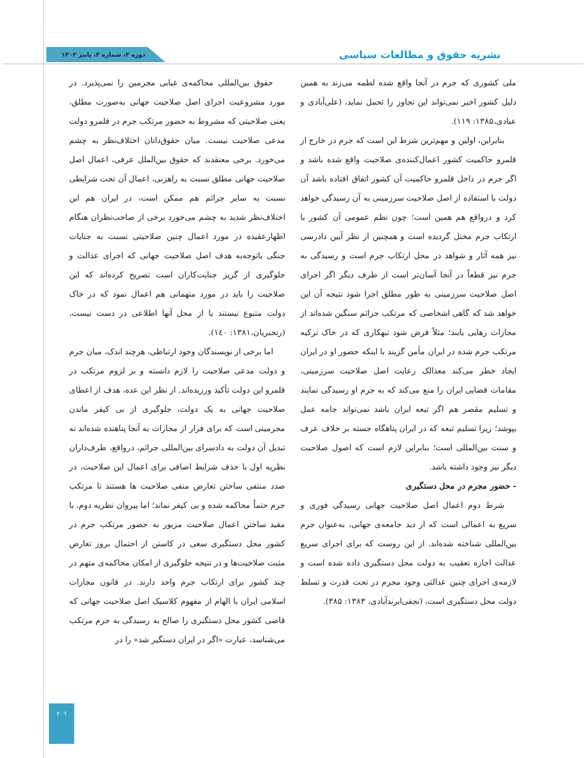نشریه حقوق و مطالعات سیاسی
دوره ۳، شماره ۳، پاییز ۱۴۰۲
ملی کشوری که جرم در آنجا واقع شده لطمه می‌زند به همین دلیل کشور اخیر نمی‌تواند این تجاوز را تحمل نماید، (علی‌آبادی و عبادی،۱۳۸۵: ۱۱۹).
بنابراین، اولین و مهم‌ترین شرط این است که جرم در خارج از قلمرو حاکمیت کشور اعمال‌کننده‌ی صلاحیت واقع شده باشد و اگر جرم در داخل قلمرو حاکمیت آن کشور اتفاق افتاده باشد آن دولت با استفاده از اصل صلاحیت سرزمینی به آن رسیدگی خواهد کرد و درواقع هم همین است؛ چون نظم عمومی آن کشور با ارتکاب جرم مختل گردیده است و همچنین از نظر آیین دادرسی نیز همه آثار و شواهد در محل ارتکاب جرم است و رسیدگی به جرم نیز قطعاً در آنجا آسان‌تر است از طرف دیگر اگر اجرای اصل صلاحیت سرزمینی به طور مطلق اجرا شود نتیجه آن این خواهد شد که گاهی اشخاصی که مرتکب جرائم سنگین شده‌اند از مجازات رهایی یابند؛ مثلاً فرض شود تبهکاری که در خاک ترکیه مرتکب جرم شده در ایران مأمن گزیند با اینکه حضور او در ایران ایجاد خطر می‌کند معذالک رعایت اصل صلاحیت سرزمینی، مقامات قضایی ایران را منع می‌کند که به جرم او رسیدگی نمایند و تسلیم مقصر هم اگر تبعه ایران باشد نمی‌تواند جامه عمل بپوشد؛ زیرا تسلیم تبعه که در ایران پناهگاه جسته بر خلاف عرف و سنت بین‌المللی است؛ بنابراین لازم است که اصول صلاحیت دیگر نیز وجود داشته باشد.
- حضور مجرم در محل دستگیری
شرط دوم اعمال اصل صلاحیت جهانی رسیدگی فوری و سریع به اعمالی است که از دید جامعه‌ی جهانی، به‌عنوان جرم بین‌المللی شناخته شده‌اند. از این روست که برای اجرای سریع عدالت اجازه تعقیب به دولت محل دستگیری داده شده است و لازمه‌ی اجرای چنین عدالتی وجود مجرم در تحت قدرت و تسلط دولت محل دستگیری است، (نجفی‌ابرندآبادی، ۱۳۸۳: ۳۸۵).
حقوق بین‌المللی محاکمه‌ی غیابی مجرمین را نمی‌پذیرد. در مورد مشروعیت اجرای اصل صلاحیت جهانی به‌صورت مطلق، یعنی صلاحیتی که مشروط به حضور مرتکب جرم در قلمرو دولت مدعی صلاحیت نیست. میان حقوق‌دانان اختلاف‌نظر به چشم می‌خورد. برخی معتقدند که حقوق بین‌الملل عرفی، اعمال اصل صلاحیت جهانی مطلق نسبت به راهزنی، اعمال آن تحت شرایطی نسبت به سایر جرائم هم ممکن است، در ایران هم این اختلاف‌نظر شدید به چشم می‌خورد برخی از صاحب‌نظران هنگام اظهارعقیده در مورد اعمال چنین صلاحیتی نسبت به جنایات جنگی باتوجه‌به هدف اصل صلاحیت جهانی که اجرای عدالت و جلوگیری از گریز جنایت‌کاران است تصریح کرده‌اند که این صلاحیت را باید در مورد متهمانی هم اعمال نمود که در خاک دولت متبوع نیستند یا از محل آنها اطلاعی در دست نیست، (رنجبریان،۱۳۸۱: ۱٤۰).
اما برخی از نویسندگان وجود ارتباطی، هرچند اندک، میان جرم و دولت مدعی صلاحیت را لازم دانسته و بر لزوم مرتکب در قلمرو این دولت تأکید ورزیده‌اند. از نظر این عده، هدف از اعطای صلاحیت جهانی به یک دولت، جلوگیری از بی کیفر ماندن مجرمینی است که برای فرار از مجازات به آنجا پناهنده شده‌اند نه تبدیل آن دولت به دادسرای بین‌المللی جرائم، درواقع، طرف‌داران نظریه اول با حذف شرایط اضافی برای اعمال این صلاحیت، در صدد منتفی ساختن تعارض منفی صلاحیت ها هستند تا مرتکب جرم حتماً محاکمه شده و بی کیفر نماند؛ اما پیروان نظریه دوم، با مقید ساختن اعمال صلاحیت مزبور به حضور مرتکب جرم در کشور محل دستگیری سعی در کاستن از احتمال بروز تعارض مثبت صلاحیت‌ها و در نتیجه جلوگیری از امکان محاکمه‌ی متهم در چند کشور برای ارتکاب جرم واحد دارند. در قانون مجازات اسلامی ایران با الهام از مفهوم کلاسیک اصل صلاحیت جهانی که قاضی کشور محل دستگیری را صالح به رسیدگی به جرم مرتکب می‌شناسد، عبارت «اگر در ایران دستگیر شد» را در
۲۰٦